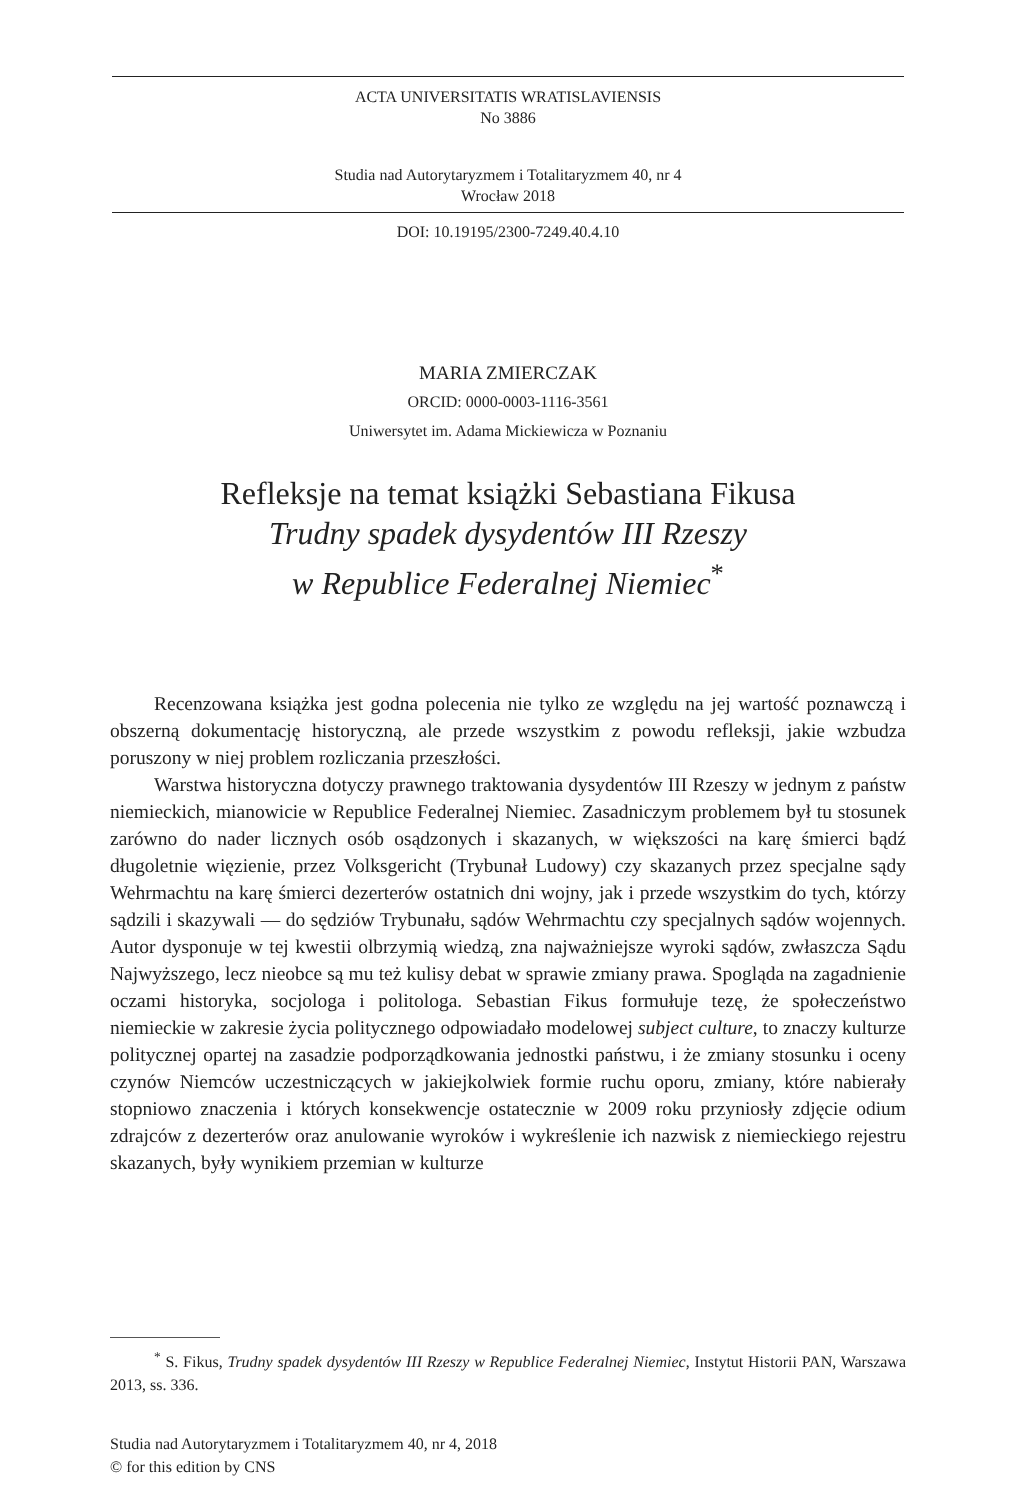ACTA UNIVERSITATIS WRATISLAVIENSIS
No 3886
Studia nad Autorytaryzmem i Totalitaryzmem 40, nr 4
Wrocław 2018
DOI: 10.19195/2300-7249.40.4.10
MARIA ZMIERCZAK
ORCID: 0000-0003-1116-3561
Uniwersytet im. Adama Mickiewicza w Poznaniu
Refleksje na temat książki Sebastiana Fikusa
Trudny spadek dysydentów III Rzeszy
w Republice Federalnej Niemiec<sup>*</sup>
Recenzowana książka jest godna polecenia nie tylko ze względu na jej wartość poznawczą i obszerną dokumentację historyczną, ale przede wszystkim z powodu refleksji, jakie wzbudza poruszony w niej problem rozliczania przeszłości.
Warstwa historyczna dotyczy prawnego traktowania dysydentów III Rzeszy w jednym z państw niemieckich, mianowicie w Republice Federalnej Niemiec. Zasadniczym problemem był tu stosunek zarówno do nader licznych osób osądzonych i skazanych, w większości na karę śmierci bądź długoletnie więzienie, przez Volksgericht (Trybunał Ludowy) czy skazanych przez specjalne sądy Wehrmachtu na karę śmierci dezerterów ostatnich dni wojny, jak i przede wszystkim do tych, którzy sądzili i skazywali — do sędziów Trybunału, sądów Wehrmachtu czy specjalnych sądów wojennych. Autor dysponuje w tej kwestii olbrzymią wiedzą, zna najważniejsze wyroki sądów, zwłaszcza Sądu Najwyższego, lecz nieobce są mu też kulisy debat w sprawie zmiany prawa. Spogląda na zagadnienie oczami historyka, socjologa i politologa. Sebastian Fikus formułuje tezę, że społeczeństwo niemieckie w zakresie życia politycznego odpowiadało modelowej subject culture, to znaczy kulturze politycznej opartej na zasadzie podporządkowania jednostki państwu, i że zmiany stosunku i oceny czynów Niemców uczestniczących w jakiejkolwiek formie ruchu oporu, zmiany, które nabierały stopniowo znaczenia i których konsekwencje ostatecznie w 2009 roku przyniosły zdjęcie odium zdrajców z dezerterów oraz anulowanie wyroków i wykreślenie ich nazwisk z niemieckiego rejestru skazanych, były wynikiem przemian w kulturze
<sup>*</sup> S. Fikus, Trudny spadek dysydentów III Rzeszy w Republice Federalnej Niemiec, Instytut Historii PAN, Warszawa 2013, ss. 336.
Studia nad Autorytaryzmem i Totalitaryzmem 40, nr 4, 2018
© for this edition by CNS